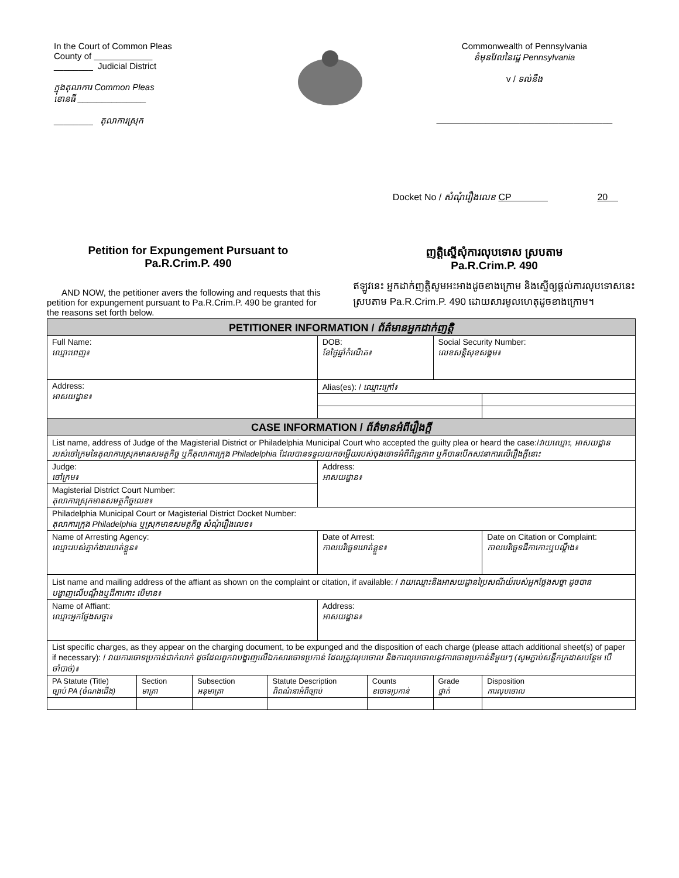In the Court of Common Pleas
County of
________ Judicial District
ក្នុងតុលាការ Common Pleas
ខោនធី ______________
________ តុលាការស្រុក
Commonwealth of Pennsylvania
ខំមុនវែលនៃរដ្ឋ Pennsylvania
v / ទល់នឹង
____________________________________
Docket No / សំណុំរឿងលេខ CP 20
Petition for Expungement Pursuant to
Pa.R.Crim.P. 490
AND NOW, the petitioner avers the following and requests that this petition for expungement pursuant to Pa.R.Crim.P. 490 be granted for the reasons set forth below.
ញត្តិស្នើសុំការលុបទោស ស្របតាម
Pa.R.Crim.P. 490
ឥឡូវនេះ អ្នកដាក់ញត្តិសូមអះអាងដូចខាងក្រោម និងស្នើឲ្យផ្តល់ការលុបទោសនេះ ស្របតាម Pa.R.Crim.P. 490 ដោយសារមូលហេតុដូចខាងក្រោម។
| PETITIONER INFORMATION / ព័ត៌មានអ្នកដាក់ញត្តិ | | | | | | | |
| Full Name: ឈ្មោះពេញ៖ | | | | DOB: ខែថ្ងៃឆ្នាំកំណើត៖ | | Social Security Number: លេខសន្តិសុខសង្គម៖ | |
| Address: អាសយដ្ឋាន៖ | | | | Alias(es): / ឈ្មោះក្រៅ៖ | | | |
| CASE INFORMATION / ព័ត៌មានអំពីរឿងក្តី | | | | | | | |
| List name, address of Judge of the Magisterial District or Philadelphia Municipal Court who accepted the guilty plea or heard the case:/ វាយឈ្មោះ, អាសយដ្ឋានរបស់ចៅក្រមនៃតុលាការស្រុកមានសមត្ថកិច្ច ឬក៏តុលាការក្រុង Philadelphia ដែលបានទទួលយកចម្លើយរបស់ចុងចោទអំពីពិរុទ្ធភាព ឬក៏បានបើកសវនាការលើរឿងក្តីនោះ | | | | | | | |
| Judge: ចៅក្រម៖ | | | | Address: អាសយដ្ឋាន៖ | | | |
| Magisterial District Court Number: តុលាការស្រុកមានសមត្ថកិច្ចលេខ៖ | | | | | | | |
| Philadelphia Municipal Court or Magisterial District Docket Number: តុលាការក្រុង Philadelphia ឬស្រុកមានសមត្ថកិច្ច សំណុំរឿងលេខ៖ | | | | | | | |
| Name of Arresting Agency: ឈ្មោះរបស់ភ្នាក់ងារឃាត់ខ្លួន៖ | | | | Date of Arrest: កាលបរិច្ឆេទឃាត់ខ្លួន៖ | | | Date on Citation or Complaint: កាលបរិច្ឆេទដីកាកោះឬបណ្តឹង៖ |
| List name and mailing address of the affiant as shown on the complaint or citation, if available: / វាយឈ្មោះនិងអាសយដ្ឋានប្រៃសណីយ៍របស់អ្នកថ្លែងសច្ចា ដូចបានបង្ហាញលើបណ្តឹងឬដីកាកោះ បើមាន៖ | | | | | | | |
| Name of Affiant: ឈ្មោះអ្នកថ្លែងសច្ចា៖ | | | | Address: អាសយដ្ឋាន៖ | | | |
| List specific charges, as they appear on the charging document, to be expunged and the disposition of each charge (please attach additional sheet(s) of paper if necessary): / វាយការចោទប្រកាន់ជាក់លាក់ ដូចដែលពួកវាបង្ហាញលើឯកសារចោទប្រកាន់ ដែលត្រូវលុបចោល និងការលុបចោលនូវការចោទប្រកាន់នីមួយៗ (សូមភ្ជាប់សន្លឹកក្រដាសបន្ថែម បើចាំបាច់)៖ | | | | | | | |
| PA Statute (Title) ច្បាប់ PA (ចំណងជើង) | Section មាត្រា | Subsection អនុមាត្រា | Statute Description ពិពណ៌នាអំពីច្បាប់ | | Counts ខចោទប្រកាន់ | Grade ថ្នាក់ | Disposition ការលុបចោល |